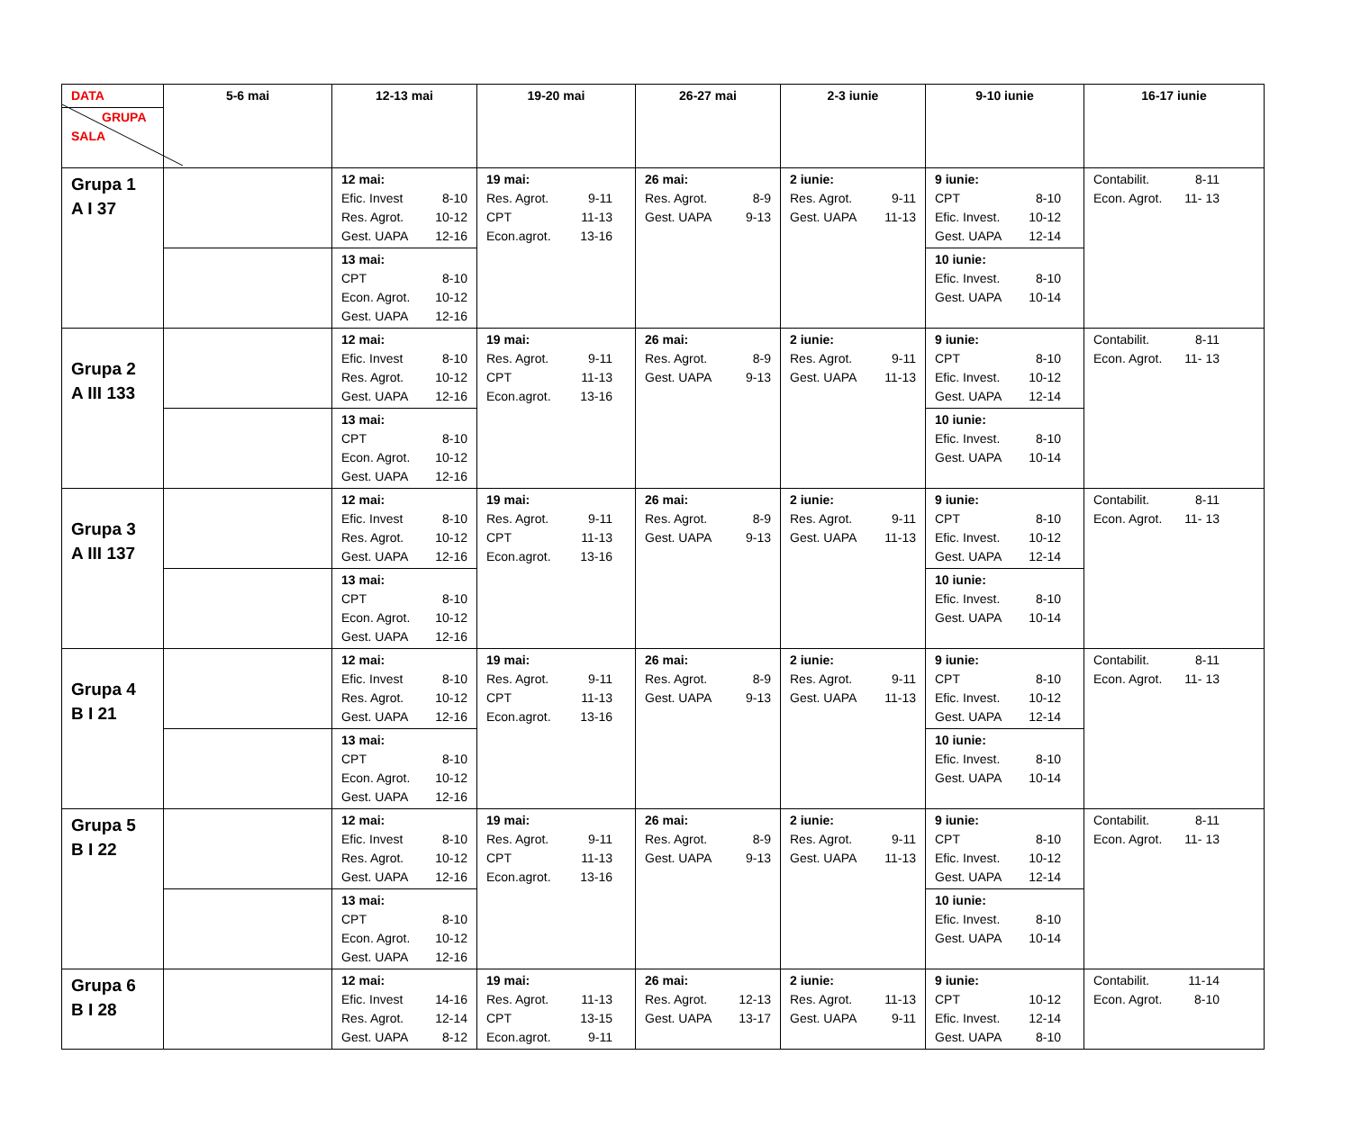| DATA GRUPA SALA | 5-6 mai | 12-13 mai | 19-20 mai | 26-27 mai | 2-3 iunie | 9-10 iunie | 16-17 iunie |
| --- | --- | --- | --- | --- | --- | --- | --- |
| Grupa 1 A I 37 | | 12 mai: Efic. Invest 8-10 Res. Agrot. 10-12 Gest. UAPA 12-16 | 19 mai: Res. Agrot. 9-11 CPT 11-13 Econ.agrot. 13-16 | 26 mai: Res. Agrot. 8-9 Gest. UAPA 9-13 | 2 iunie: Res. Agrot. 9-11 Gest. UAPA 11-13 | 9 iunie: CPT 8-10 Efic. Invest. 10-12 Gest. UAPA 12-14 | Contabilit. 8-11 Econ. Agrot. 11- 13 |
| | | 13 mai: CPT 8-10 Econ. Agrot. 10-12 Gest. UAPA 12-16 | | | | 10 iunie: Efic. Invest. 8-10 Gest. UAPA 10-14 | |
| Grupa 2 A III 133 | | 12 mai: Efic. Invest 8-10 Res. Agrot. 10-12 Gest. UAPA 12-16 | 19 mai: Res. Agrot. 9-11 CPT 11-13 Econ.agrot. 13-16 | 26 mai: Res. Agrot. 8-9 Gest. UAPA 9-13 | 2 iunie: Res. Agrot. 9-11 Gest. UAPA 11-13 | 9 iunie: CPT 8-10 Efic. Invest. 10-12 Gest. UAPA 12-14 | Contabilit. 8-11 Econ. Agrot. 11- 13 |
| | | 13 mai: CPT 8-10 Econ. Agrot. 10-12 Gest. UAPA 12-16 | | | | 10 iunie: Efic. Invest. 8-10 Gest. UAPA 10-14 | |
| Grupa 3 A III 137 | | 12 mai: Efic. Invest 8-10 Res. Agrot. 10-12 Gest. UAPA 12-16 | 19 mai: Res. Agrot. 9-11 CPT 11-13 Econ.agrot. 13-16 | 26 mai: Res. Agrot. 8-9 Gest. UAPA 9-13 | 2 iunie: Res. Agrot. 9-11 Gest. UAPA 11-13 | 9 iunie: CPT 8-10 Efic. Invest. 10-12 Gest. UAPA 12-14 | Contabilit. 8-11 Econ. Agrot. 11- 13 |
| | | 13 mai: CPT 8-10 Econ. Agrot. 10-12 Gest. UAPA 12-16 | | | | 10 iunie: Efic. Invest. 8-10 Gest. UAPA 10-14 | |
| Grupa 4 B I 21 | | 12 mai: Efic. Invest 8-10 Res. Agrot. 10-12 Gest. UAPA 12-16 | 19 mai: Res. Agrot. 9-11 CPT 11-13 Econ.agrot. 13-16 | 26 mai: Res. Agrot. 8-9 Gest. UAPA 9-13 | 2 iunie: Res. Agrot. 9-11 Gest. UAPA 11-13 | 9 iunie: CPT 8-10 Efic. Invest. 10-12 Gest. UAPA 12-14 | Contabilit. 8-11 Econ. Agrot. 11- 13 |
| | | 13 mai: CPT 8-10 Econ. Agrot. 10-12 Gest. UAPA 12-16 | | | | 10 iunie: Efic. Invest. 8-10 Gest. UAPA 10-14 | |
| Grupa 5 B I 22 | | 12 mai: Efic. Invest 8-10 Res. Agrot. 10-12 Gest. UAPA 12-16 | 19 mai: Res. Agrot. 9-11 CPT 11-13 Econ.agrot. 13-16 | 26 mai: Res. Agrot. 8-9 Gest. UAPA 9-13 | 2 iunie: Res. Agrot. 9-11 Gest. UAPA 11-13 | 9 iunie: CPT 8-10 Efic. Invest. 10-12 Gest. UAPA 12-14 | Contabilit. 8-11 Econ. Agrot. 11- 13 |
| | | 13 mai: CPT 8-10 Econ. Agrot. 10-12 Gest. UAPA 12-16 | | | | 10 iunie: Efic. Invest. 8-10 Gest. UAPA 10-14 | |
| Grupa 6 B I 28 | | 12 mai: Efic. Invest 14-16 Res. Agrot. 12-14 Gest. UAPA 8-12 | 19 mai: Res. Agrot. 11-13 CPT 13-15 Econ.agrot. 9-11 | 26 mai: Res. Agrot. 12-13 Gest. UAPA 13-17 | 2 iunie: Res. Agrot. 11-13 Gest. UAPA 9-11 | 9 iunie: CPT 10-12 Efic. Invest. 12-14 Gest. UAPA 8-10 | Contabilit. 11-14 Econ. Agrot. 8-10 |